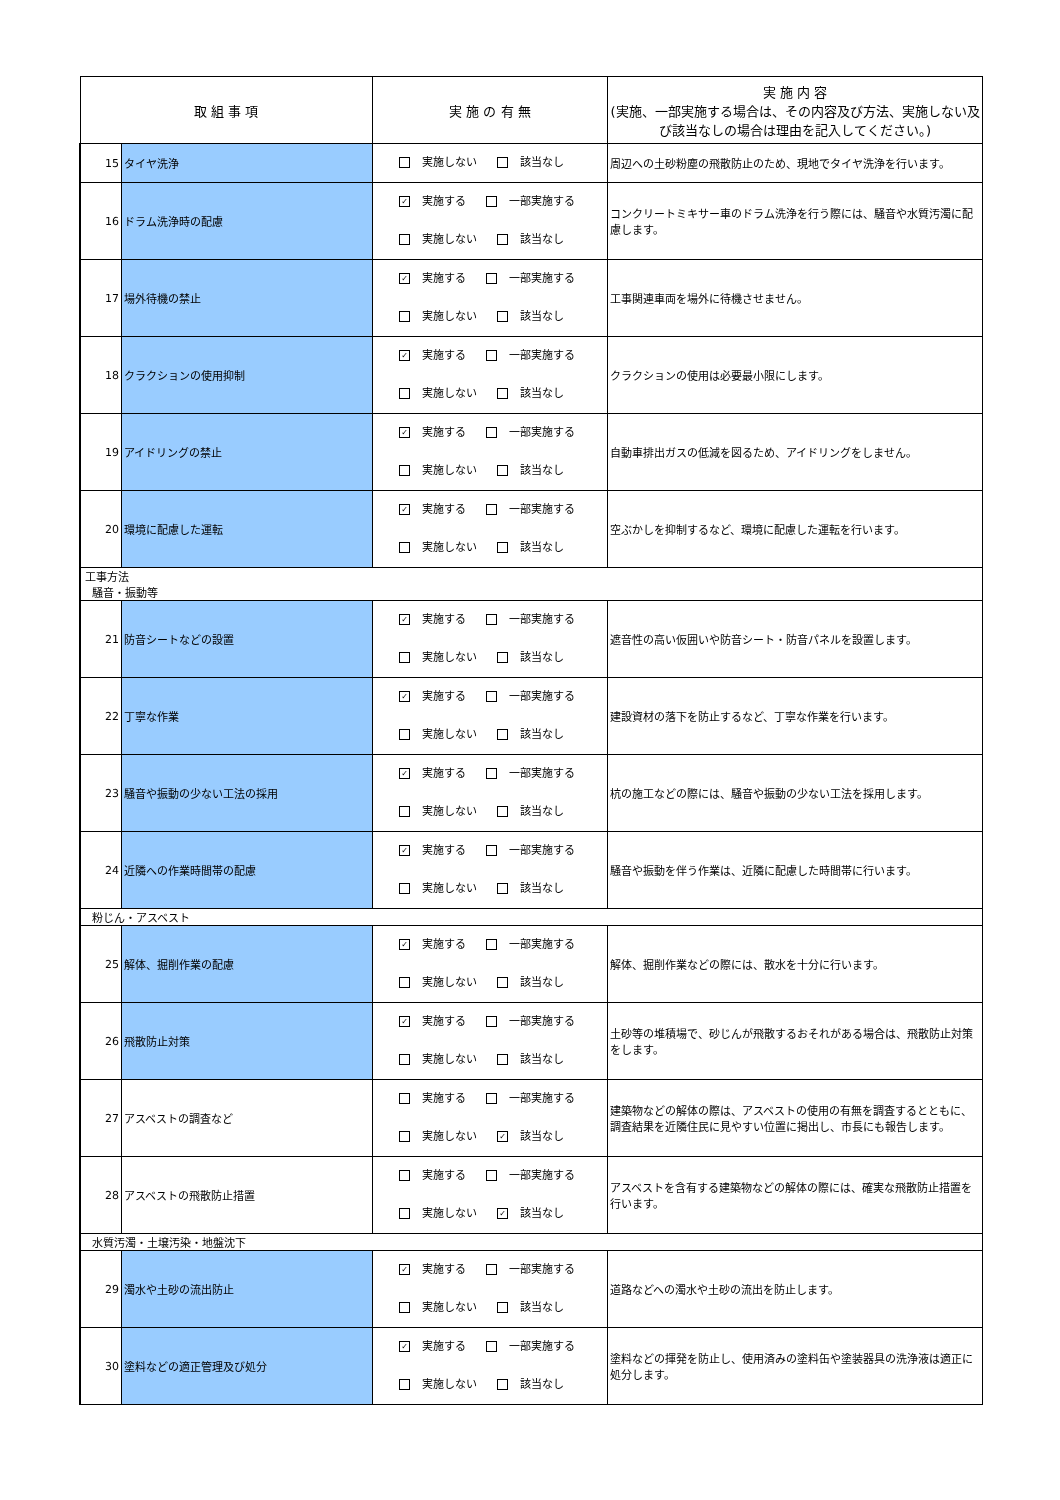| 取 組 事 項 | | 実 施 の 有 無 | 実 施 内 容 (実施、一部実施する場合は、その内容及び方法、実施しない及び該当なしの場合は理由を記入してください。) |
| --- | --- | --- | --- |
| 15 | タイヤ洗浄 | 実施しない 該当なし | 周辺への土砂粉塵の飛散防止のため、現地でタイヤ洗浄を行います。 |
| 16 | ドラム洗浄時の配慮 | ✓ 実施する 一部実施する 実施しない 該当なし | コンクリートミキサー車のドラム洗浄を行う際には、騒音や水質汚濁に配慮します。 |
| 17 | 場外待機の禁止 | ✓ 実施する 一部実施する 実施しない 該当なし | 工事関連車両を場外に待機させません。 |
| 18 | クラクションの使用抑制 | ✓ 実施する 一部実施する 実施しない 該当なし | クラクションの使用は必要最小限にします。 |
| 19 | アイドリングの禁止 | ✓ 実施する 一部実施する 実施しない 該当なし | 自動車排出ガスの低減を図るため、アイドリングをしません。 |
| 20 | 環境に配慮した運転 | ✓ 実施する 一部実施する 実施しない 該当なし | 空ぶかしを抑制するなど、環境に配慮した運転を行います。 |
| 工事方法 騒音・振動等 | | | |
| 21 | 防音シートなどの設置 | ✓ 実施する 一部実施する 実施しない 該当なし | 遮音性の高い仮囲いや防音シート・防音パネルを設置します。 |
| 22 | 丁寧な作業 | ✓ 実施する 一部実施する 実施しない 該当なし | 建設資材の落下を防止するなど、丁寧な作業を行います。 |
| 23 | 騒音や振動の少ない工法の採用 | ✓ 実施する 一部実施する 実施しない 該当なし | 杭の施工などの際には、騒音や振動の少ない工法を採用します。 |
| 24 | 近隣への作業時間帯の配慮 | ✓ 実施する 一部実施する 実施しない 該当なし | 騒音や振動を伴う作業は、近隣に配慮した時間帯に行います。 |
| 粉じん・アスベスト | | | |
| 25 | 解体、掘削作業の配慮 | ✓ 実施する 一部実施する 実施しない 該当なし | 解体、掘削作業などの際には、散水を十分に行います。 |
| 26 | 飛散防止対策 | ✓ 実施する 一部実施する 実施しない 該当なし | 土砂等の堆積場で、砂じんが飛散するおそれがある場合は、飛散防止対策をします。 |
| 27 | アスベストの調査など | 実施する 一部実施する 実施しない ✓ 該当なし | 建築物などの解体の際は、アスベストの使用の有無を調査するとともに、調査結果を近隣住民に見やすい位置に掲出し、市長にも報告します。 |
| 28 | アスベストの飛散防止措置 | 実施する 一部実施する 実施しない ✓ 該当なし | アスベストを含有する建築物などの解体の際には、確実な飛散防止措置を行います。 |
| 水質汚濁・土壌汚染・地盤沈下 | | | |
| 29 | 濁水や土砂の流出防止 | ✓ 実施する 一部実施する 実施しない 該当なし | 道路などへの濁水や土砂の流出を防止します。 |
| 30 | 塗料などの適正管理及び処分 | ✓ 実施する 一部実施する 実施しない 該当なし | 塗料などの揮発を防止し、使用済みの塗料缶や塗装器具の洗浄液は適正に処分します。 |